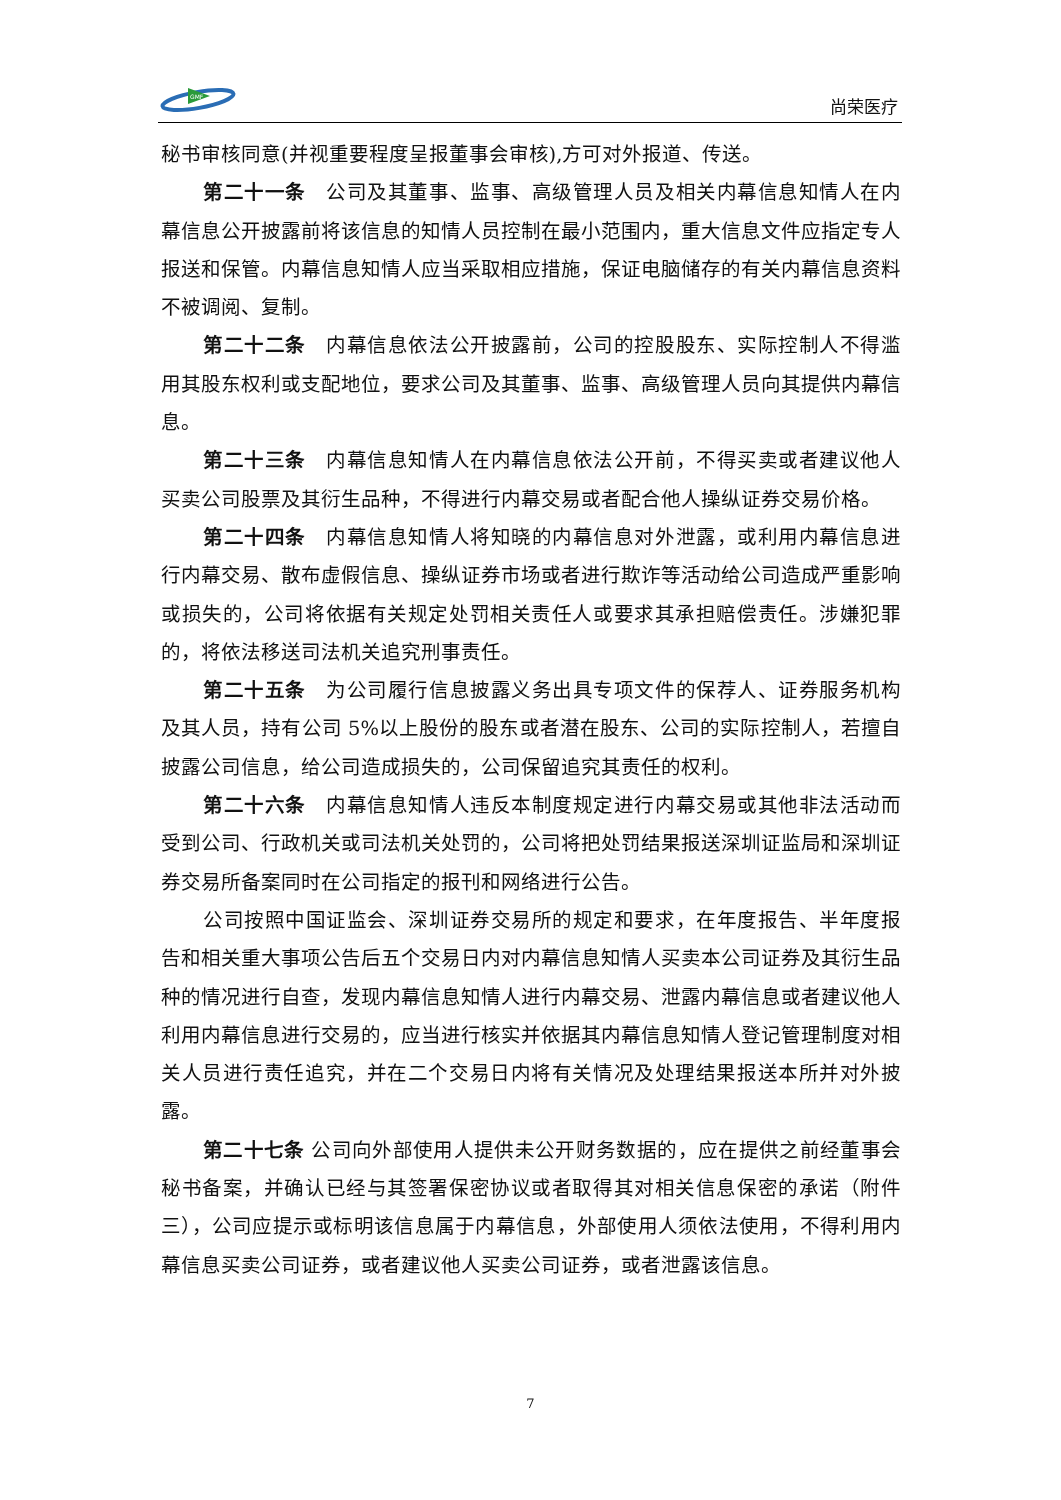GMF
尚荣医疗
秘书审核同意(并视重要程度呈报董事会审核),方可对外报道、传送。
第二十一条　公司及其董事、监事、高级管理人员及相关内幕信息知情人在内幕信息公开披露前将该信息的知情人员控制在最小范围内，重大信息文件应指定专人报送和保管。内幕信息知情人应当采取相应措施，保证电脑储存的有关内幕信息资料不被调阅、复制。
第二十二条　内幕信息依法公开披露前，公司的控股股东、实际控制人不得滥用其股东权利或支配地位，要求公司及其董事、监事、高级管理人员向其提供内幕信息。
第二十三条　内幕信息知情人在内幕信息依法公开前，不得买卖或者建议他人买卖公司股票及其衍生品种，不得进行内幕交易或者配合他人操纵证券交易价格。
第二十四条　内幕信息知情人将知晓的内幕信息对外泄露，或利用内幕信息进行内幕交易、散布虚假信息、操纵证券市场或者进行欺诈等活动给公司造成严重影响或损失的，公司将依据有关规定处罚相关责任人或要求其承担赔偿责任。涉嫌犯罪的，将依法移送司法机关追究刑事责任。
第二十五条　为公司履行信息披露义务出具专项文件的保荐人、证券服务机构及其人员，持有公司 5%以上股份的股东或者潜在股东、公司的实际控制人，若擅自披露公司信息，给公司造成损失的，公司保留追究其责任的权利。
第二十六条　内幕信息知情人违反本制度规定进行内幕交易或其他非法活动而受到公司、行政机关或司法机关处罚的，公司将把处罚结果报送深圳证监局和深圳证券交易所备案同时在公司指定的报刊和网络进行公告。
公司按照中国证监会、深圳证券交易所的规定和要求，在年度报告、半年度报告和相关重大事项公告后五个交易日内对内幕信息知情人买卖本公司证券及其衍生品种的情况进行自查，发现内幕信息知情人进行内幕交易、泄露内幕信息或者建议他人利用内幕信息进行交易的，应当进行核实并依据其内幕信息知情人登记管理制度对相关人员进行责任追究，并在二个交易日内将有关情况及处理结果报送本所并对外披露。
第二十七条 公司向外部使用人提供未公开财务数据的，应在提供之前经董事会秘书备案，并确认已经与其签署保密协议或者取得其对相关信息保密的承诺（附件三），公司应提示或标明该信息属于内幕信息，外部使用人须依法使用，不得利用内幕信息买卖公司证券，或者建议他人买卖公司证券，或者泄露该信息。
7